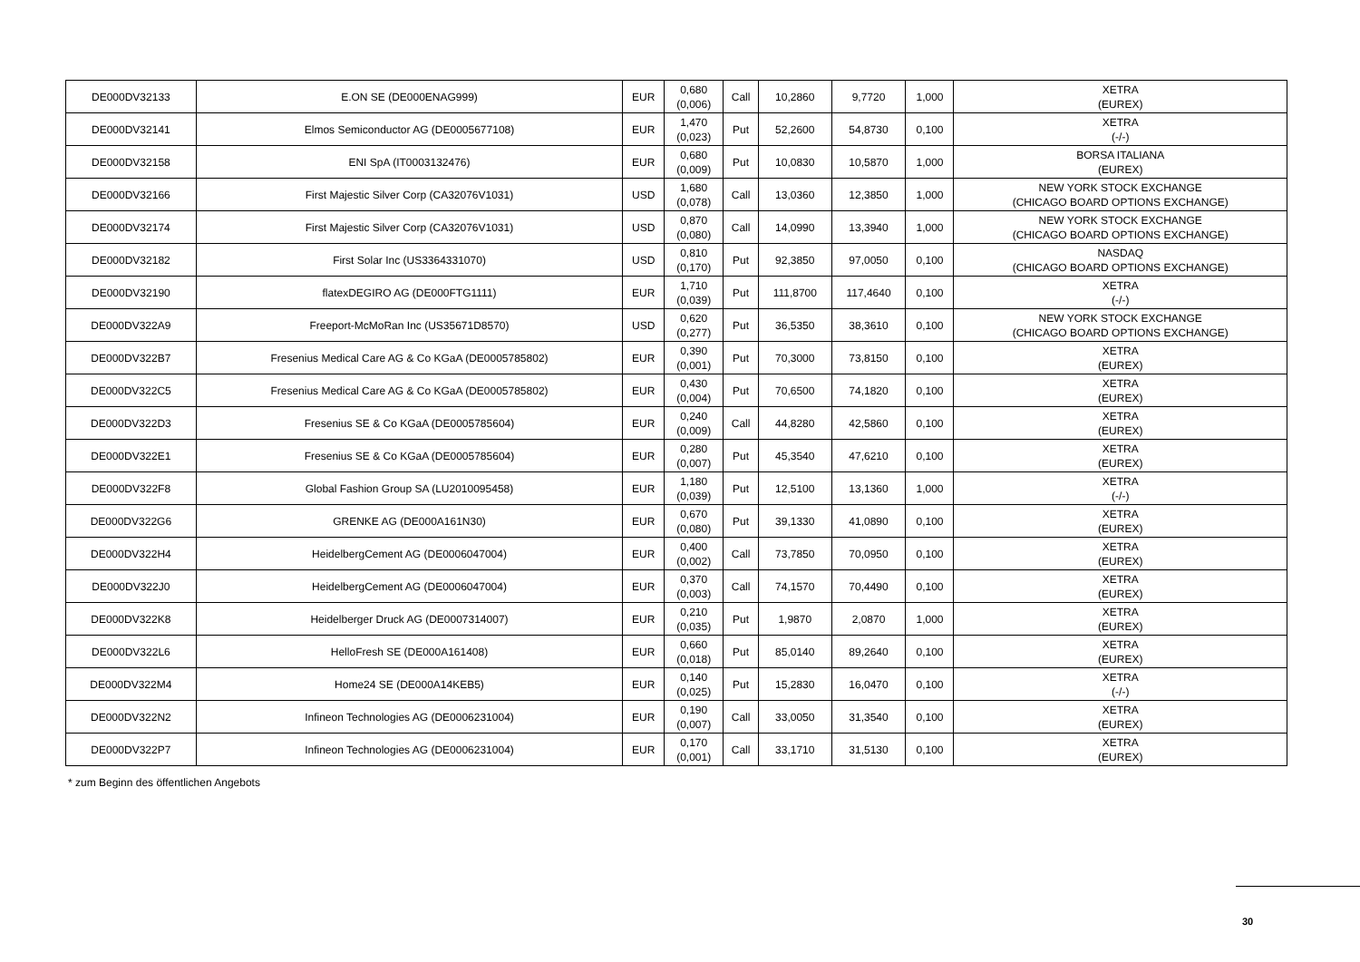| DE000DV32133 | E.ON SE (DE000ENAG999) | EUR | 0,680 (0,006) | Call | 10,2860 | 9,7720 | 1,000 | XETRA (EUREX) |
| DE000DV32141 | Elmos Semiconductor AG (DE0005677108) | EUR | 1,470 (0,023) | Put | 52,2600 | 54,8730 | 0,100 | XETRA (-/-) |
| DE000DV32158 | ENI SpA (IT0003132476) | EUR | 0,680 (0,009) | Put | 10,0830 | 10,5870 | 1,000 | BORSA ITALIANA (EUREX) |
| DE000DV32166 | First Majestic Silver Corp (CA32076V1031) | USD | 1,680 (0,078) | Call | 13,0360 | 12,3850 | 1,000 | NEW YORK STOCK EXCHANGE (CHICAGO BOARD OPTIONS EXCHANGE) |
| DE000DV32174 | First Majestic Silver Corp (CA32076V1031) | USD | 0,870 (0,080) | Call | 14,0990 | 13,3940 | 1,000 | NEW YORK STOCK EXCHANGE (CHICAGO BOARD OPTIONS EXCHANGE) |
| DE000DV32182 | First Solar Inc (US3364331070) | USD | 0,810 (0,170) | Put | 92,3850 | 97,0050 | 0,100 | NASDAQ (CHICAGO BOARD OPTIONS EXCHANGE) |
| DE000DV32190 | flatexDEGIRO AG (DE000FTG1111) | EUR | 1,710 (0,039) | Put | 111,8700 | 117,4640 | 0,100 | XETRA (-/-) |
| DE000DV322A9 | Freeport-McMoRan Inc (US35671D8570) | USD | 0,620 (0,277) | Put | 36,5350 | 38,3610 | 0,100 | NEW YORK STOCK EXCHANGE (CHICAGO BOARD OPTIONS EXCHANGE) |
| DE000DV322B7 | Fresenius Medical Care AG & Co KGaA (DE0005785802) | EUR | 0,390 (0,001) | Put | 70,3000 | 73,8150 | 0,100 | XETRA (EUREX) |
| DE000DV322C5 | Fresenius Medical Care AG & Co KGaA (DE0005785802) | EUR | 0,430 (0,004) | Put | 70,6500 | 74,1820 | 0,100 | XETRA (EUREX) |
| DE000DV322D3 | Fresenius SE & Co KGaA (DE0005785604) | EUR | 0,240 (0,009) | Call | 44,8280 | 42,5860 | 0,100 | XETRA (EUREX) |
| DE000DV322E1 | Fresenius SE & Co KGaA (DE0005785604) | EUR | 0,280 (0,007) | Put | 45,3540 | 47,6210 | 0,100 | XETRA (EUREX) |
| DE000DV322F8 | Global Fashion Group SA (LU2010095458) | EUR | 1,180 (0,039) | Put | 12,5100 | 13,1360 | 1,000 | XETRA (-/-) |
| DE000DV322G6 | GRENKE AG (DE000A161N30) | EUR | 0,670 (0,080) | Put | 39,1330 | 41,0890 | 0,100 | XETRA (EUREX) |
| DE000DV322H4 | HeidelbergCement AG (DE0006047004) | EUR | 0,400 (0,002) | Call | 73,7850 | 70,0950 | 0,100 | XETRA (EUREX) |
| DE000DV322J0 | HeidelbergCement AG (DE0006047004) | EUR | 0,370 (0,003) | Call | 74,1570 | 70,4490 | 0,100 | XETRA (EUREX) |
| DE000DV322K8 | Heidelberger Druck AG (DE0007314007) | EUR | 0,210 (0,035) | Put | 1,9870 | 2,0870 | 1,000 | XETRA (EUREX) |
| DE000DV322L6 | HelloFresh SE (DE000A161408) | EUR | 0,660 (0,018) | Put | 85,0140 | 89,2640 | 0,100 | XETRA (EUREX) |
| DE000DV322M4 | Home24 SE (DE000A14KEB5) | EUR | 0,140 (0,025) | Put | 15,2830 | 16,0470 | 0,100 | XETRA (-/-) |
| DE000DV322N2 | Infineon Technologies AG (DE0006231004) | EUR | 0,190 (0,007) | Call | 33,0050 | 31,3540 | 0,100 | XETRA (EUREX) |
| DE000DV322P7 | Infineon Technologies AG (DE0006231004) | EUR | 0,170 (0,001) | Call | 33,1710 | 31,5130 | 0,100 | XETRA (EUREX) |
* zum Beginn des öffentlichen Angebots
30